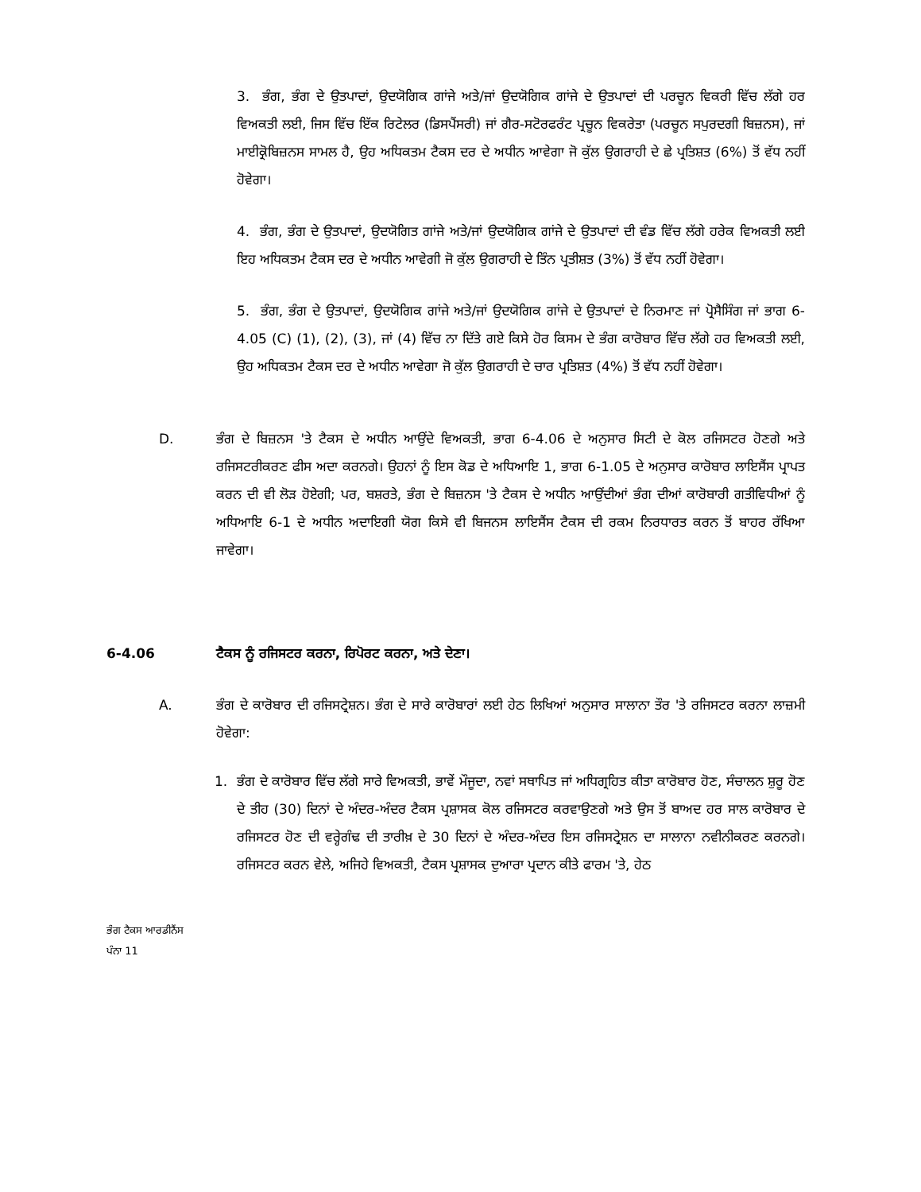3. ਭੰਗ, ਭੰਗ ਦੇ ਉਤਪਾਦਾਂ, ਉਦਯੋਗਿਕ ਗਾਂਜੇ ਅਤੇ/ਜਾਂ ਉਦਯੋਗਿਕ ਗਾਂਜੇ ਦੇ ਉਤਪਾਦਾਂ ਦੀ ਪਰਚੂਨ ਵਿਕਰੀ ਵਿੱਚ ਲੱਗੇ ਹਰ ਵਿਅਕਤੀ ਲਈ, ਜਿਸ ਵਿੱਚ ਇੱਕ ਰਿਟੇਲਰ (ਡਿਸਪੈਂਸਰੀ) ਜਾਂ ਗੈਰ-ਸਟੋਰਫਰੰਟ ਪ੍ਰਚੂਨ ਵਿਕਰੇਤਾ (ਪਰਚੂਨ ਸਪੁਰਦਗੀ ਬਿਜ਼ਨਸ), ਜਾਂ ਮਾਈਕ੍ਰੋਬਿਜ਼ਨਸ ਸਾਮਲ ਹੈ, ਉਹ ਅਧਿਕਤਮ ਟੈਕਸ ਦਰ ਦੇ ਅਧੀਨ ਆਵੇਗਾ ਜੋ ਕੁੱਲ ਉਗਰਾਹੀ ਦੇ ਛੇ ਪ੍ਰਤਿਸ਼ਤ (6%) ਤੋਂ ਵੱਧ ਨਹੀਂ ਹੋਵੇਗਾ।
4. ਭੰਗ, ਭੰਗ ਦੇ ਉਤਪਾਦਾਂ, ਉਦਯੋਗਿਤ ਗਾਂਜੇ ਅਤੇ/ਜਾਂ ਉਦਯੋਗਿਕ ਗਾਂਜੇ ਦੇ ਉਤਪਾਦਾਂ ਦੀ ਵੰਡ ਵਿੱਚ ਲੱਗੇ ਹਰੇਕ ਵਿਅਕਤੀ ਲਈ ਇਹ ਅਧਿਕਤਮ ਟੈਕਸ ਦਰ ਦੇ ਅਧੀਨ ਆਵੇਗੀ ਜੋ ਕੁੱਲ ਉਗਰਾਹੀ ਦੇ ਤਿੰਨ ਪ੍ਰਤੀਸ਼ਤ (3%) ਤੋਂ ਵੱਧ ਨਹੀਂ ਹੋਵੇਗਾ।
5. ਭੰਗ, ਭੰਗ ਦੇ ਉਤਪਾਦਾਂ, ਉਦਯੋਗਿਕ ਗਾਂਜੇ ਅਤੇ/ਜਾਂ ਉਦਯੋਗਿਕ ਗਾਂਜੇ ਦੇ ਉਤਪਾਦਾਂ ਦੇ ਨਿਰਮਾਣ ਜਾਂ ਪ੍ਰੋਸੈਸਿੰਗ ਜਾਂ ਭਾਗ 6-4.05 (C) (1), (2), (3), ਜਾਂ (4) ਵਿੱਚ ਨਾ ਦਿੱਤੇ ਗਏ ਕਿਸੇ ਹੋਰ ਕਿਸਮ ਦੇ ਭੰਗ ਕਾਰੋਬਾਰ ਵਿੱਚ ਲੱਗੇ ਹਰ ਵਿਅਕਤੀ ਲਈ, ਉਹ ਅਧਿਕਤਮ ਟੈਕਸ ਦਰ ਦੇ ਅਧੀਨ ਆਵੇਗਾ ਜੋ ਕੁੱਲ ਉਗਰਾਹੀ ਦੇ ਚਾਰ ਪ੍ਰਤਿਸ਼ਤ (4%) ਤੋਂ ਵੱਧ ਨਹੀਂ ਹੋਵੇਗਾ।
D. ਭੰਗ ਦੇ ਬਿਜ਼ਨਸ 'ਤੇ ਟੈਕਸ ਦੇ ਅਧੀਨ ਆਉਂਦੇ ਵਿਅਕਤੀ, ਭਾਗ 6-4.06 ਦੇ ਅਨੁਸਾਰ ਸਿਟੀ ਦੇ ਕੋਲ ਰਜਿਸਟਰ ਹੋਣਗੇ ਅਤੇ ਰਜਿਸਟਰੀਕਰਣ ਫੀਸ ਅਦਾ ਕਰਨਗੇ। ਉਹਨਾਂ ਨੂੰ ਇਸ ਕੋਡ ਦੇ ਅਧਿਆਇ 1, ਭਾਗ 6-1.05 ਦੇ ਅਨੁਸਾਰ ਕਾਰੋਬਾਰ ਲਾਇਸੈਂਸ ਪ੍ਰਾਪਤ ਕਰਨ ਦੀ ਵੀ ਲੋੜ ਹੋਏਗੀ; ਪਰ, ਬਸ਼ਰਤੇ, ਭੰਗ ਦੇ ਬਿਜ਼ਨਸ 'ਤੇ ਟੈਕਸ ਦੇ ਅਧੀਨ ਆਉਂਦੀਆਂ ਭੰਗ ਦੀਆਂ ਕਾਰੋਬਾਰੀ ਗਤੀਵਿਧੀਆਂ ਨੂੰ ਅਧਿਆਇ 6-1 ਦੇ ਅਧੀਨ ਅਦਾਇਗੀ ਯੋਗ ਕਿਸੇ ਵੀ ਬਿਜਨਸ ਲਾਇਸੈਂਸ ਟੈਕਸ ਦੀ ਰਕਮ ਨਿਰਧਾਰਤ ਕਰਨ ਤੋਂ ਬਾਹਰ ਰੱਖਿਆ ਜਾਵੇਗਾ।
6-4.06 ਟੈਕਸ ਨੂੰ ਰਜਿਸਟਰ ਕਰਨਾ, ਰਿਪੋਰਟ ਕਰਨਾ, ਅਤੇ ਦੇਣਾ।
A. ਭੰਗ ਦੇ ਕਾਰੋਬਾਰ ਦੀ ਰਜਿਸਟ੍ਰੇਸ਼ਨ। ਭੰਗ ਦੇ ਸਾਰੇ ਕਾਰੋਬਾਰਾਂ ਲਈ ਹੇਠ ਲਿਖਿਆਂ ਅਨੁਸਾਰ ਸਾਲਾਨਾ ਤੌਰ 'ਤੇ ਰਜਿਸਟਰ ਕਰਨਾ ਲਾਜ਼ਮੀ ਹੋਵੇਗਾ:
1. ਭੰਗ ਦੇ ਕਾਰੋਬਾਰ ਵਿੱਚ ਲੱਗੇ ਸਾਰੇ ਵਿਅਕਤੀ, ਭਾਵੇਂ ਮੌਜੂਦਾ, ਨਵਾਂ ਸਥਾਪਿਤ ਜਾਂ ਅਧਿਗ੍ਰਹਿਤ ਕੀਤਾ ਕਾਰੋਬਾਰ ਹੋਣ, ਸੰਚਾਲਨ ਸ਼ੁਰੂ ਹੋਣ ਦੇ ਤੀਹ (30) ਦਿਨਾਂ ਦੇ ਅੰਦਰ-ਅੰਦਰ ਟੈਕਸ ਪ੍ਰਸ਼ਾਸਕ ਕੋਲ ਰਜਿਸਟਰ ਕਰਵਾਉਣਗੇ ਅਤੇ ਉਸ ਤੋਂ ਬਾਅਦ ਹਰ ਸਾਲ ਕਾਰੋਬਾਰ ਦੇ ਰਜਿਸਟਰ ਹੋਣ ਦੀ ਵਰ੍ਹੇਗੰਢ ਦੀ ਤਾਰੀਖ਼ ਦੇ 30 ਦਿਨਾਂ ਦੇ ਅੰਦਰ-ਅੰਦਰ ਇਸ ਰਜਿਸਟ੍ਰੇਸ਼ਨ ਦਾ ਸਾਲਾਨਾ ਨਵੀਨੀਕਰਣ ਕਰਨਗੇ। ਰਜਿਸਟਰ ਕਰਨ ਵੇਲੇ, ਅਜਿਹੇ ਵਿਅਕਤੀ, ਟੈਕਸ ਪ੍ਰਸ਼ਾਸਕ ਦੁਆਰਾ ਪ੍ਰਦਾਨ ਕੀਤੇ ਫਾਰਮ 'ਤੇ, ਹੇਠ
ਭੰਗ ਟੈਕਸ ਆਰਡੀਨੈਂਸ
ਪੰਨਾ 11